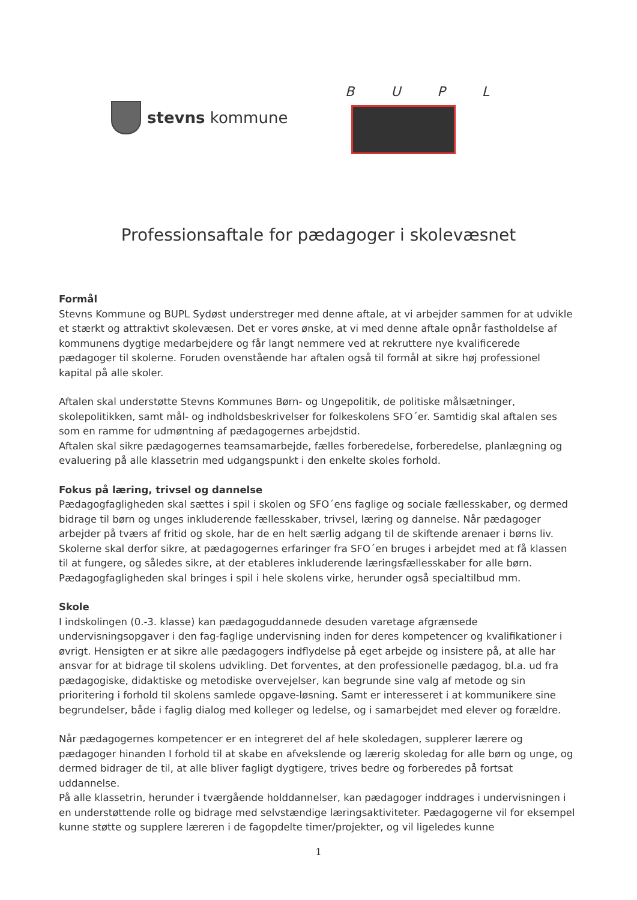stevns kommune
BUPL
Professionsaftale for pædagoger i skolevæsnet
Formål
Stevns Kommune og BUPL Sydøst understreger med denne aftale, at vi arbejder sammen for at udvikle et stærkt og attraktivt skolevæsen. Det er vores ønske, at vi med denne aftale opnår fastholdelse af kommunens dygtige medarbejdere og får langt nemmere ved at rekruttere nye kvalificerede pædagoger til skolerne. Foruden ovenstående har aftalen også til formål at sikre høj professionel kapital på alle skoler.
Aftalen skal understøtte Stevns Kommunes Børn- og Ungepolitik, de politiske målsætninger, skolepolitikken, samt mål- og indholdsbeskrivelser for folkeskolens SFO´er. Samtidig skal aftalen ses som en ramme for udmøntning af pædagogernes arbejdstid.
Aftalen skal sikre pædagogernes teamsamarbejde, fælles forberedelse, forberedelse, planlægning og evaluering på alle klassetrin med udgangspunkt i den enkelte skoles forhold.
Fokus på læring, trivsel og dannelse
Pædagogfagligheden skal sættes i spil i skolen og SFO´ens faglige og sociale fællesskaber, og dermed bidrage til børn og unges inkluderende fællesskaber, trivsel, læring og dannelse. Når pædagoger arbejder på tværs af fritid og skole, har de en helt særlig adgang til de skiftende arenaer i børns liv. Skolerne skal derfor sikre, at pædagogernes erfaringer fra SFO´en bruges i arbejdet med at få klassen til at fungere, og således sikre, at der etableres inkluderende læringsfællesskaber for alle børn. Pædagogfagligheden skal bringes i spil i hele skolens virke, herunder også specialtilbud mm.
Skole
I indskolingen (0.-3. klasse) kan pædagoguddannede desuden varetage afgrænsede undervisningsopgaver i den fag-faglige undervisning inden for deres kompetencer og kvalifikationer i øvrigt. Hensigten er at sikre alle pædagogers indflydelse på eget arbejde og insistere på, at alle har ansvar for at bidrage til skolens udvikling. Det forventes, at den professionelle pædagog, bl.a. ud fra pædagogiske, didaktiske og metodiske overvejelser, kan begrunde sine valg af metode og sin prioritering i forhold til skolens samlede opgave-løsning. Samt er interesseret i at kommunikere sine begrundelser, både i faglig dialog med kolleger og ledelse, og i samarbejdet med elever og forældre.
Når pædagogernes kompetencer er en integreret del af hele skoledagen, supplerer lærere og pædagoger hinanden I forhold til at skabe en afvekslende og lærerig skoledag for alle børn og unge, og dermed bidrager de til, at alle bliver fagligt dygtigere, trives bedre og forberedes på fortsat uddannelse.
På alle klassetrin, herunder i tværgående holddannelser, kan pædagoger inddrages i undervisningen i en understøttende rolle og bidrage med selvstændige læringsaktiviteter. Pædagogerne vil for eksempel kunne støtte og supplere læreren i de fagopdelte timer/projekter, og vil ligeledes kunne
1